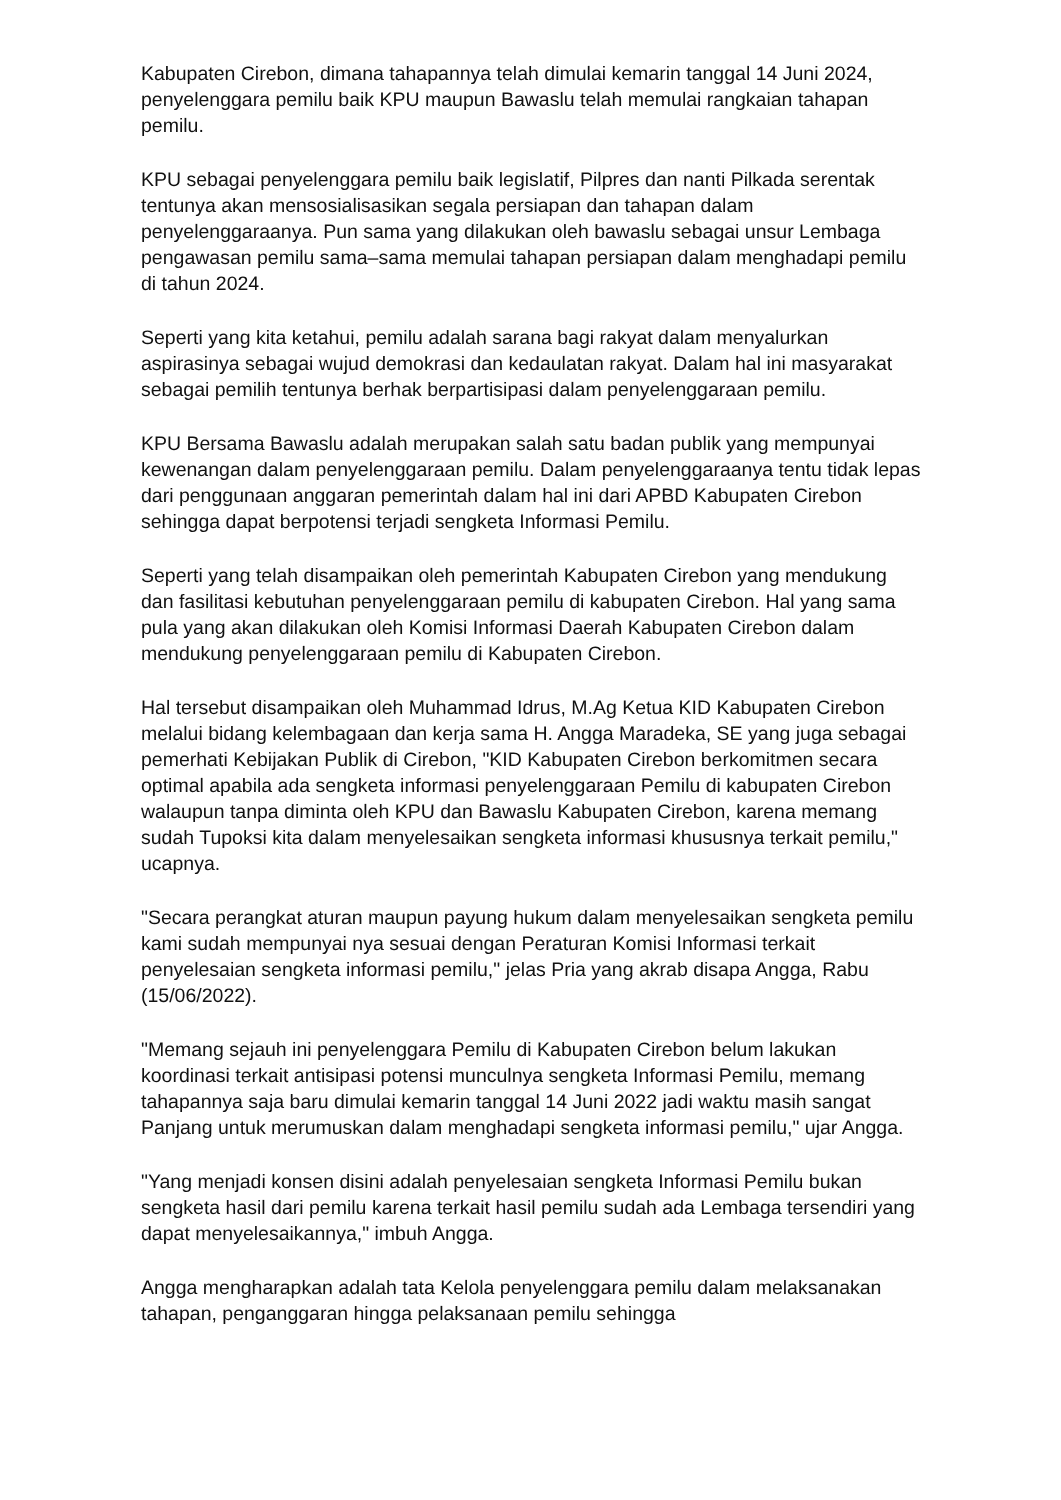Kabupaten Cirebon, dimana tahapannya telah dimulai kemarin tanggal 14 Juni 2024, penyelenggara pemilu baik KPU maupun Bawaslu telah memulai rangkaian tahapan pemilu.
KPU sebagai penyelenggara pemilu baik legislatif, Pilpres dan nanti Pilkada serentak tentunya akan mensosialisasikan segala persiapan dan tahapan dalam penyelenggaraanya. Pun sama yang dilakukan oleh bawaslu sebagai unsur Lembaga pengawasan pemilu sama–sama memulai tahapan persiapan dalam menghadapi pemilu di tahun 2024.
Seperti yang kita ketahui, pemilu adalah sarana bagi rakyat dalam menyalurkan aspirasinya sebagai wujud demokrasi dan kedaulatan rakyat. Dalam hal ini masyarakat sebagai pemilih tentunya berhak berpartisipasi dalam penyelenggaraan pemilu.
KPU Bersama Bawaslu adalah merupakan salah satu badan publik yang mempunyai kewenangan dalam penyelenggaraan pemilu. Dalam penyelenggaraanya tentu tidak lepas dari penggunaan anggaran pemerintah dalam hal ini dari APBD Kabupaten Cirebon sehingga dapat berpotensi terjadi sengketa Informasi Pemilu.
Seperti yang telah disampaikan oleh pemerintah Kabupaten Cirebon yang mendukung dan fasilitasi kebutuhan penyelenggaraan pemilu di kabupaten Cirebon. Hal yang sama pula yang akan dilakukan oleh Komisi Informasi Daerah Kabupaten Cirebon dalam mendukung penyelenggaraan pemilu di Kabupaten Cirebon.
Hal tersebut disampaikan oleh Muhammad Idrus, M.Ag Ketua KID Kabupaten Cirebon melalui bidang kelembagaan dan kerja sama H. Angga Maradeka, SE yang juga sebagai pemerhati Kebijakan Publik di Cirebon, "KID Kabupaten Cirebon berkomitmen secara optimal apabila ada sengketa informasi penyelenggaraan Pemilu di kabupaten Cirebon walaupun tanpa diminta oleh KPU dan Bawaslu Kabupaten Cirebon, karena memang sudah Tupoksi kita dalam menyelesaikan sengketa informasi khususnya terkait pemilu," ucapnya.
"Secara perangkat aturan maupun payung hukum dalam menyelesaikan sengketa pemilu kami sudah mempunyai nya sesuai dengan Peraturan Komisi Informasi terkait penyelesaian sengketa informasi pemilu," jelas Pria yang akrab disapa Angga, Rabu (15/06/2022).
"Memang sejauh ini penyelenggara Pemilu di Kabupaten Cirebon belum lakukan koordinasi terkait antisipasi potensi munculnya sengketa Informasi Pemilu, memang tahapannya saja baru dimulai kemarin tanggal 14 Juni 2022 jadi waktu masih sangat Panjang untuk merumuskan dalam menghadapi sengketa informasi pemilu," ujar Angga.
"Yang menjadi konsen disini adalah penyelesaian sengketa Informasi Pemilu bukan sengketa hasil dari pemilu karena terkait hasil pemilu sudah ada Lembaga tersendiri yang dapat menyelesaikannya," imbuh Angga.
Angga mengharapkan adalah tata Kelola penyelenggara pemilu dalam melaksanakan tahapan, penganggaran hingga pelaksanaan pemilu sehingga